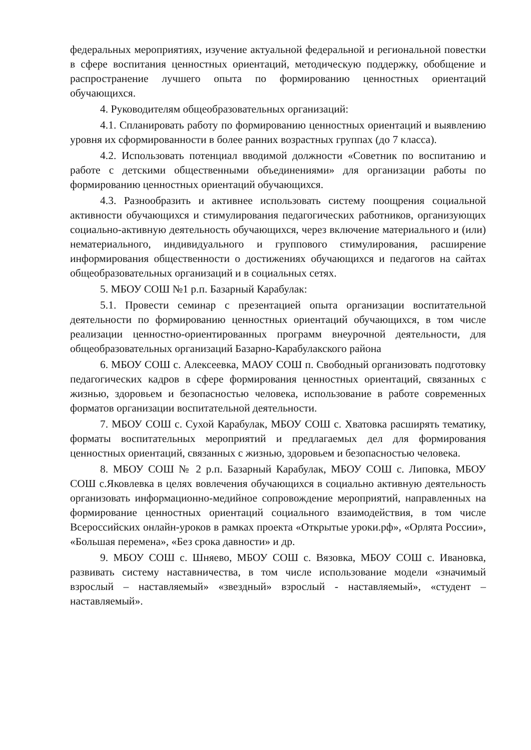федеральных мероприятиях, изучение актуальной федеральной и региональной повестки в сфере воспитания ценностных ориентаций, методическую поддержку, обобщение и распространение лучшего опыта по формированию ценностных ориентаций обучающихся.
4. Руководителям общеобразовательных организаций:
4.1. Спланировать работу по формированию ценностных ориентаций и выявлению уровня их сформированности в более ранних возрастных группах (до 7 класса).
4.2. Использовать потенциал вводимой должности «Советник по воспитанию и работе с детскими общественными объединениями» для организации работы по формированию ценностных ориентаций обучающихся.
4.3. Разнообразить и активнее использовать систему поощрения социальной активности обучающихся и стимулирования педагогических работников, организующих социально-активную деятельность обучающихся, через включение материального и (или) нематериального, индивидуального и группового стимулирования, расширение информирования общественности о достижениях обучающихся и педагогов на сайтах общеобразовательных организаций и в социальных сетях.
5. МБОУ СОШ №1 р.п. Базарный Карабулак:
5.1. Провести семинар с презентацией опыта организации воспитательной деятельности по формированию ценностных ориентаций обучающихся, в том числе реализации ценностно-ориентированных программ внеурочной деятельности, для общеобразовательных организаций Базарно-Карабулакского района
6. МБОУ СОШ с. Алексеевка, МАОУ СОШ п. Свободный организовать подготовку педагогических кадров в сфере формирования ценностных ориентаций, связанных с жизнью, здоровьем и безопасностью человека, использование в работе современных форматов организации воспитательной деятельности.
7. МБОУ СОШ с. Сухой Карабулак, МБОУ СОШ с. Хватовка расширять тематику, форматы воспитательных мероприятий и предлагаемых дел для формирования ценностных ориентаций, связанных с жизнью, здоровьем и безопасностью человека.
8. МБОУ СОШ № 2 р.п. Базарный Карабулак, МБОУ СОШ с. Липовка, МБОУ СОШ с.Яковлевка в целях вовлечения обучающихся в социально активную деятельность организовать информационно-медийное сопровождение мероприятий, направленных на формирование ценностных ориентаций социального взаимодействия, в том числе Всероссийских онлайн-уроков в рамках проекта «Открытые уроки.рф», «Орлята России», «Большая перемена», «Без срока давности» и др.
9. МБОУ СОШ с. Шняево, МБОУ СОШ с. Вязовка, МБОУ СОШ с. Ивановка, развивать систему наставничества, в том числе использование модели «значимый взрослый – наставляемый» «звездный» взрослый - наставляемый», «студент – наставляемый».